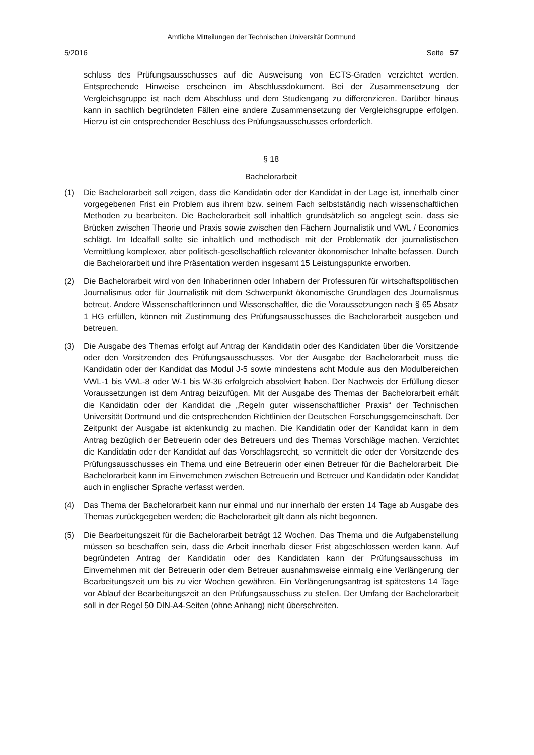Amtliche Mitteilungen der Technischen Universität Dortmund
5/2016 Seite 57
schluss des Prüfungsausschusses auf die Ausweisung von ECTS-Graden verzichtet werden. Entsprechende Hinweise erscheinen im Abschlussdokument. Bei der Zusammensetzung der Vergleichsgruppe ist nach dem Abschluss und dem Studiengang zu differenzieren. Darüber hinaus kann in sachlich begründeten Fällen eine andere Zusammensetzung der Vergleichsgruppe erfolgen. Hierzu ist ein entsprechender Beschluss des Prüfungsausschusses erforderlich.
§ 18
Bachelorarbeit
(1) Die Bachelorarbeit soll zeigen, dass die Kandidatin oder der Kandidat in der Lage ist, innerhalb einer vorgegebenen Frist ein Problem aus ihrem bzw. seinem Fach selbstständig nach wissenschaftlichen Methoden zu bearbeiten. Die Bachelorarbeit soll inhaltlich grundsätzlich so angelegt sein, dass sie Brücken zwischen Theorie und Praxis sowie zwischen den Fächern Journalistik und VWL / Economics schlägt. Im Idealfall sollte sie inhaltlich und methodisch mit der Problematik der journalistischen Vermittlung komplexer, aber politisch-gesellschaftlich relevanter ökonomischer Inhalte befassen. Durch die Bachelorarbeit und ihre Präsentation werden insgesamt 15 Leistungspunkte erworben.
(2) Die Bachelorarbeit wird von den Inhaberinnen oder Inhabern der Professuren für wirtschaftspolitischen Journalismus oder für Journalistik mit dem Schwerpunkt ökonomische Grundlagen des Journalismus betreut. Andere Wissenschaftlerinnen und Wissenschaftler, die die Voraussetzungen nach § 65 Absatz 1 HG erfüllen, können mit Zustimmung des Prüfungsausschusses die Bachelorarbeit ausgeben und betreuen.
(3) Die Ausgabe des Themas erfolgt auf Antrag der Kandidatin oder des Kandidaten über die Vorsitzende oder den Vorsitzenden des Prüfungsausschusses. Vor der Ausgabe der Bachelorarbeit muss die Kandidatin oder der Kandidat das Modul J-5 sowie mindestens acht Module aus den Modulbereichen VWL-1 bis VWL-8 oder W-1 bis W-36 erfolgreich absolviert haben. Der Nachweis der Erfüllung dieser Voraussetzungen ist dem Antrag beizufügen. Mit der Ausgabe des Themas der Bachelorarbeit erhält die Kandidatin oder der Kandidat die „Regeln guter wissenschaftlicher Praxis“ der Technischen Universität Dortmund und die entsprechenden Richtlinien der Deutschen Forschungsgemeinschaft. Der Zeitpunkt der Ausgabe ist aktenkundig zu machen. Die Kandidatin oder der Kandidat kann in dem Antrag bezüglich der Betreuerin oder des Betreuers und des Themas Vorschläge machen. Verzichtet die Kandidatin oder der Kandidat auf das Vorschlagsrecht, so vermittelt die oder der Vorsitzende des Prüfungsausschusses ein Thema und eine Betreuerin oder einen Betreuer für die Bachelorarbeit. Die Bachelorarbeit kann im Einvernehmen zwischen Betreuerin und Betreuer und Kandidatin oder Kandidat auch in englischer Sprache verfasst werden.
(4) Das Thema der Bachelorarbeit kann nur einmal und nur innerhalb der ersten 14 Tage ab Ausgabe des Themas zurückgegeben werden; die Bachelorarbeit gilt dann als nicht begonnen.
(5) Die Bearbeitungszeit für die Bachelorarbeit beträgt 12 Wochen. Das Thema und die Aufgabenstellung müssen so beschaffen sein, dass die Arbeit innerhalb dieser Frist abgeschlossen werden kann. Auf begründeten Antrag der Kandidatin oder des Kandidaten kann der Prüfungsausschuss im Einvernehmen mit der Betreuerin oder dem Betreuer ausnahmsweise einmalig eine Verlängerung der Bearbeitungszeit um bis zu vier Wochen gewähren. Ein Verlängerungsantrag ist spätestens 14 Tage vor Ablauf der Bearbeitungszeit an den Prüfungsausschuss zu stellen. Der Umfang der Bachelorarbeit soll in der Regel 50 DIN-A4-Seiten (ohne Anhang) nicht überschreiten.